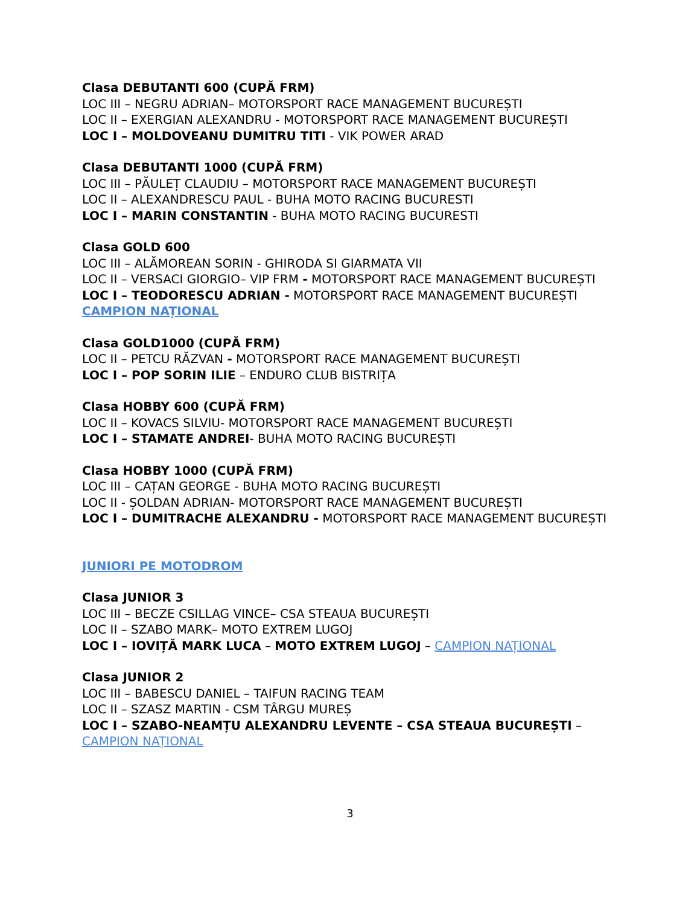Clasa DEBUTANTI 600 (CUPĂ FRM)
LOC III – NEGRU ADRIAN– MOTORSPORT RACE MANAGEMENT BUCUREȘTI
LOC II – EXERGIAN ALEXANDRU - MOTORSPORT RACE MANAGEMENT BUCUREȘTI
LOC I – MOLDOVEANU DUMITRU TITI - VIK POWER ARAD
Clasa DEBUTANTI 1000 (CUPĂ FRM)
LOC III – PĂULEȚ CLAUDIU – MOTORSPORT RACE MANAGEMENT BUCUREȘTI
LOC II – ALEXANDRESCU PAUL - BUHA MOTO RACING BUCURESTI
LOC I – MARIN CONSTANTIN - BUHA MOTO RACING BUCURESTI
Clasa GOLD 600
LOC III – ALĂMOREAN SORIN - GHIRODA SI GIARMATA VII
LOC II – VERSACI GIORGIO– VIP FRM - MOTORSPORT RACE MANAGEMENT BUCUREȘTI
LOC I – TEODORESCU ADRIAN - MOTORSPORT RACE MANAGEMENT BUCUREȘTI
CAMPION NAȚIONAL
Clasa GOLD1000 (CUPĂ FRM)
LOC II – PETCU RĂZVAN - MOTORSPORT RACE MANAGEMENT BUCUREȘTI
LOC I – POP SORIN ILIE – ENDURO CLUB BISTRIȚA
Clasa HOBBY 600 (CUPĂ FRM)
LOC II – KOVACS SILVIU- MOTORSPORT RACE MANAGEMENT BUCUREȘTI
LOC I – STAMATE ANDREI- BUHA MOTO RACING BUCUREȘTI
Clasa HOBBY 1000 (CUPĂ FRM)
LOC III – CAȚAN GEORGE - BUHA MOTO RACING BUCUREȘTI
LOC II - ȘOLDAN ADRIAN- MOTORSPORT RACE MANAGEMENT BUCUREȘTI
LOC I – DUMITRACHE ALEXANDRU - MOTORSPORT RACE MANAGEMENT BUCUREȘTI
JUNIORI PE MOTODROM
Clasa JUNIOR 3
LOC III – BECZE CSILLAG VINCE– CSA STEAUA BUCUREȘTI
LOC II – SZABO MARK– MOTO EXTREM LUGOJ
LOC I – IOVIȚĂ MARK LUCA – MOTO EXTREM LUGOJ – CAMPION NAȚIONAL
Clasa JUNIOR 2
LOC III – BABESCU DANIEL – TAIFUN RACING TEAM
LOC II – SZASZ MARTIN - CSM TÂRGU MUREȘ
LOC I – SZABO-NEAMȚU ALEXANDRU LEVENTE – CSA STEAUA BUCUREȘTI – CAMPION NAȚIONAL
3